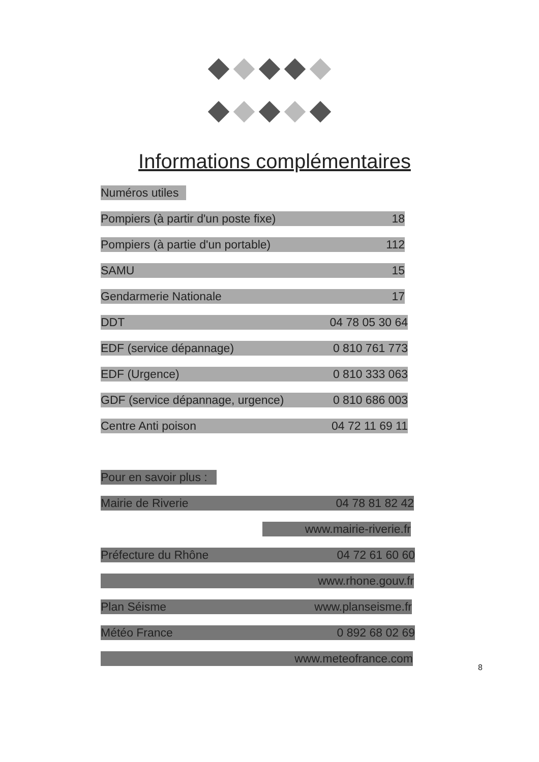Informations complémentaires
Numéros utiles
Pompiers (à partir d'un poste fixe) 18
Pompiers (à partie d'un portable) 112
SAMU 15
Gendarmerie Nationale 17
DDT 04 78 05 30 64
EDF (service dépannage) 0 810 761 773
EDF (Urgence) 0 810 333 063
GDF (service dépannage, urgence) 0 810 686 003
Centre Anti poison 04 72 11 69 11
Pour en savoir plus :
Mairie de Riverie 04 78 81 82 42
www.mairie-riverie.fr
Préfecture du Rhône 04 72 61 60 60
www.rhone.gouv.fr
Plan Séisme www.planseisme.fr
Météo France 0 892 68 02 69
www.meteofrance.com
8